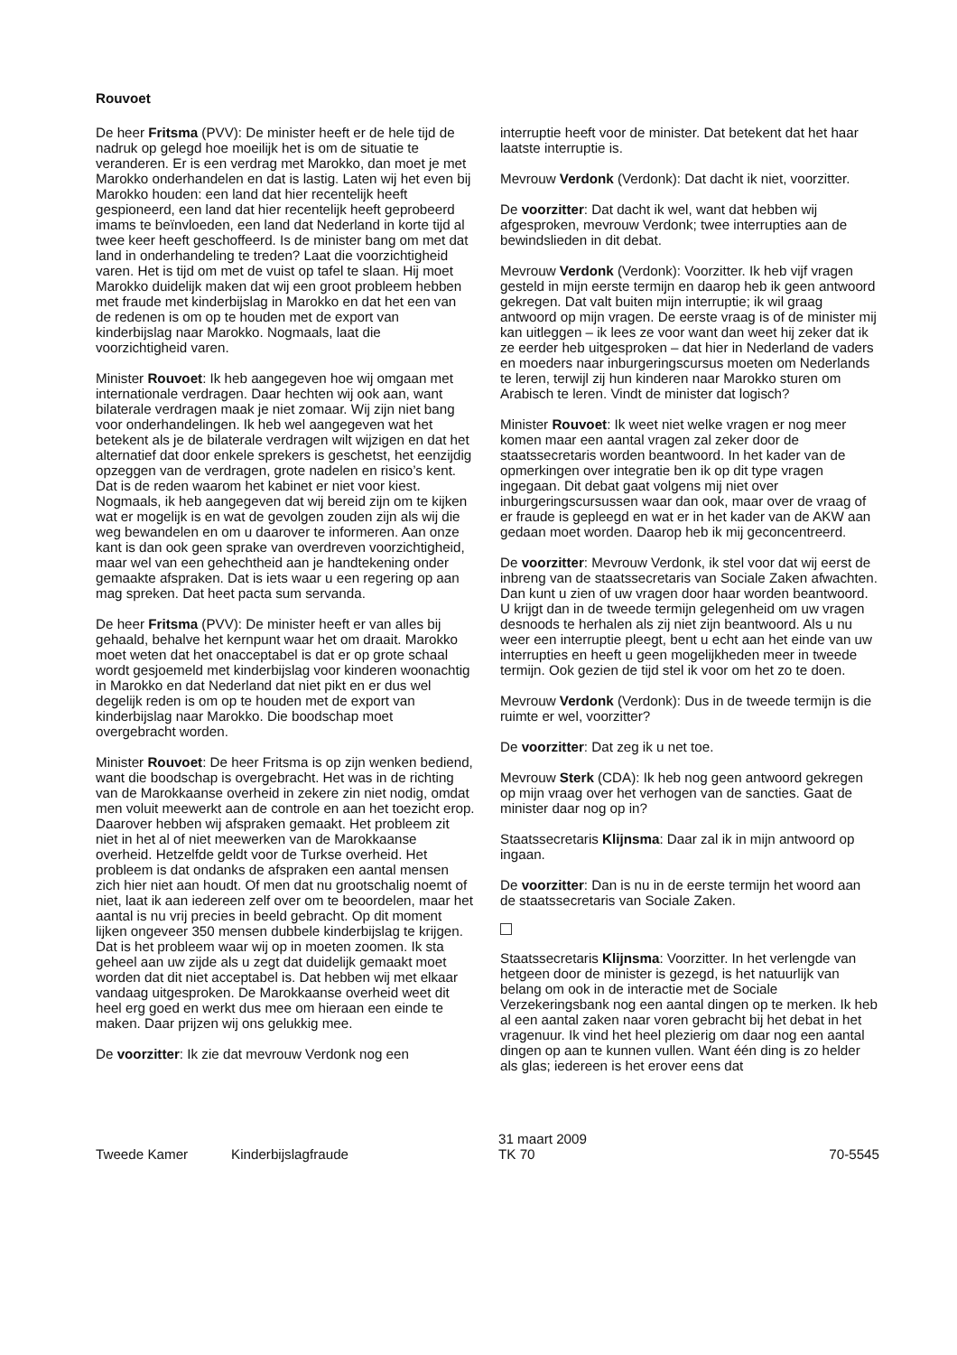Rouvoet
De heer Fritsma (PVV): De minister heeft er de hele tijd de nadruk op gelegd hoe moeilijk het is om de situatie te veranderen. Er is een verdrag met Marokko, dan moet je met Marokko onderhandelen en dat is lastig. Laten wij het even bij Marokko houden: een land dat hier recentelijk heeft gespioneerd, een land dat hier recentelijk heeft geprobeerd imams te beïnvloeden, een land dat Nederland in korte tijd al twee keer heeft geschoffeerd. Is de minister bang om met dat land in onderhandeling te treden? Laat die voorzichtigheid varen. Het is tijd om met de vuist op tafel te slaan. Hij moet Marokko duidelijk maken dat wij een groot probleem hebben met fraude met kinderbijslag in Marokko en dat het een van de redenen is om op te houden met de export van kinderbijslag naar Marokko. Nogmaals, laat die voorzichtigheid varen.
Minister Rouvoet: Ik heb aangegeven hoe wij omgaan met internationale verdragen. Daar hechten wij ook aan, want bilaterale verdragen maak je niet zomaar. Wij zijn niet bang voor onderhandelingen. Ik heb wel aangegeven wat het betekent als je de bilaterale verdragen wilt wijzigen en dat het alternatief dat door enkele sprekers is geschetst, het eenzijdig opzeggen van de verdragen, grote nadelen en risico’s kent. Dat is de reden waarom het kabinet er niet voor kiest. Nogmaals, ik heb aangegeven dat wij bereid zijn om te kijken wat er mogelijk is en wat de gevolgen zouden zijn als wij die weg bewandelen en om u daarover te informeren. Aan onze kant is dan ook geen sprake van overdreven voorzichtigheid, maar wel van een gehechtheid aan je handtekening onder gemaakte afspraken. Dat is iets waar u een regering op aan mag spreken. Dat heet pacta sum servanda.
De heer Fritsma (PVV): De minister heeft er van alles bij gehaald, behalve het kernpunt waar het om draait. Marokko moet weten dat het onacceptabel is dat er op grote schaal wordt gesjoemeld met kinderbijslag voor kinderen woonachtig in Marokko en dat Nederland dat niet pikt en er dus wel degelijk reden is om op te houden met de export van kinderbijslag naar Marokko. Die boodschap moet overgebracht worden.
Minister Rouvoet: De heer Fritsma is op zijn wenken bediend, want die boodschap is overgebracht. Het was in de richting van de Marokkaanse overheid in zekere zin niet nodig, omdat men voluit meewerkt aan de controle en aan het toezicht erop. Daarover hebben wij afspraken gemaakt. Het probleem zit niet in het al of niet meewerken van de Marokkaanse overheid. Hetzelfde geldt voor de Turkse overheid. Het probleem is dat ondanks de afspraken een aantal mensen zich hier niet aan houdt. Of men dat nu grootschalig noemt of niet, laat ik aan iedereen zelf over om te beoordelen, maar het aantal is nu vrij precies in beeld gebracht. Op dit moment lijken ongeveer 350 mensen dubbele kinderbijslag te krijgen. Dat is het probleem waar wij op in moeten zoomen. Ik sta geheel aan uw zijde als u zegt dat duidelijk gemaakt moet worden dat dit niet acceptabel is. Dat hebben wij met elkaar vandaag uitgesproken. De Marokkaanse overheid weet dit heel erg goed en werkt dus mee om hieraan een einde te maken. Daar prijzen wij ons gelukkig mee.
De voorzitter: Ik zie dat mevrouw Verdonk nog een
interruptie heeft voor de minister. Dat betekent dat het haar laatste interruptie is.
Mevrouw Verdonk (Verdonk): Dat dacht ik niet, voorzitter.
De voorzitter: Dat dacht ik wel, want dat hebben wij afgesproken, mevrouw Verdonk; twee interrupties aan de bewindslieden in dit debat.
Mevrouw Verdonk (Verdonk): Voorzitter. Ik heb vijf vragen gesteld in mijn eerste termijn en daarop heb ik geen antwoord gekregen. Dat valt buiten mijn interruptie; ik wil graag antwoord op mijn vragen. De eerste vraag is of de minister mij kan uitleggen – ik lees ze voor want dan weet hij zeker dat ik ze eerder heb uitgesproken – dat hier in Nederland de vaders en moeders naar inburgeringscursus moeten om Nederlands te leren, terwijl zij hun kinderen naar Marokko sturen om Arabisch te leren. Vindt de minister dat logisch?
Minister Rouvoet: Ik weet niet welke vragen er nog meer komen maar een aantal vragen zal zeker door de staatssecretaris worden beantwoord. In het kader van de opmerkingen over integratie ben ik op dit type vragen ingegaan. Dit debat gaat volgens mij niet over inburgeringscursussen waar dan ook, maar over de vraag of er fraude is gepleegd en wat er in het kader van de AKW aan gedaan moet worden. Daarop heb ik mij geconcentreerd.
De voorzitter: Mevrouw Verdonk, ik stel voor dat wij eerst de inbreng van de staatssecretaris van Sociale Zaken afwachten. Dan kunt u zien of uw vragen door haar worden beantwoord. U krijgt dan in de tweede termijn gelegenheid om uw vragen desnoods te herhalen als zij niet zijn beantwoord. Als u nu weer een interruptie pleegt, bent u echt aan het einde van uw interrupties en heeft u geen mogelijkheden meer in tweede termijn. Ook gezien de tijd stel ik voor om het zo te doen.
Mevrouw Verdonk (Verdonk): Dus in de tweede termijn is die ruimte er wel, voorzitter?
De voorzitter: Dat zeg ik u net toe.
Mevrouw Sterk (CDA): Ik heb nog geen antwoord gekregen op mijn vraag over het verhogen van de sancties. Gaat de minister daar nog op in?
Staatssecretaris Klijnsma: Daar zal ik in mijn antwoord op ingaan.
De voorzitter: Dan is nu in de eerste termijn het woord aan de staatssecretaris van Sociale Zaken.
Staatssecretaris Klijnsma: Voorzitter. In het verlengde van hetgeen door de minister is gezegd, is het natuurlijk van belang om ook in de interactie met de Sociale Verzekeringsbank nog een aantal dingen op te merken. Ik heb al een aantal zaken naar voren gebracht bij het debat in het vragenuur. Ik vind het heel plezierig om daar nog een aantal dingen op aan te kunnen vullen. Want één ding is zo helder als glas; iedereen is het erover eens dat
Tweede Kamer
Kinderbijslagfraude
31 maart 2009
TK 70
70-5545